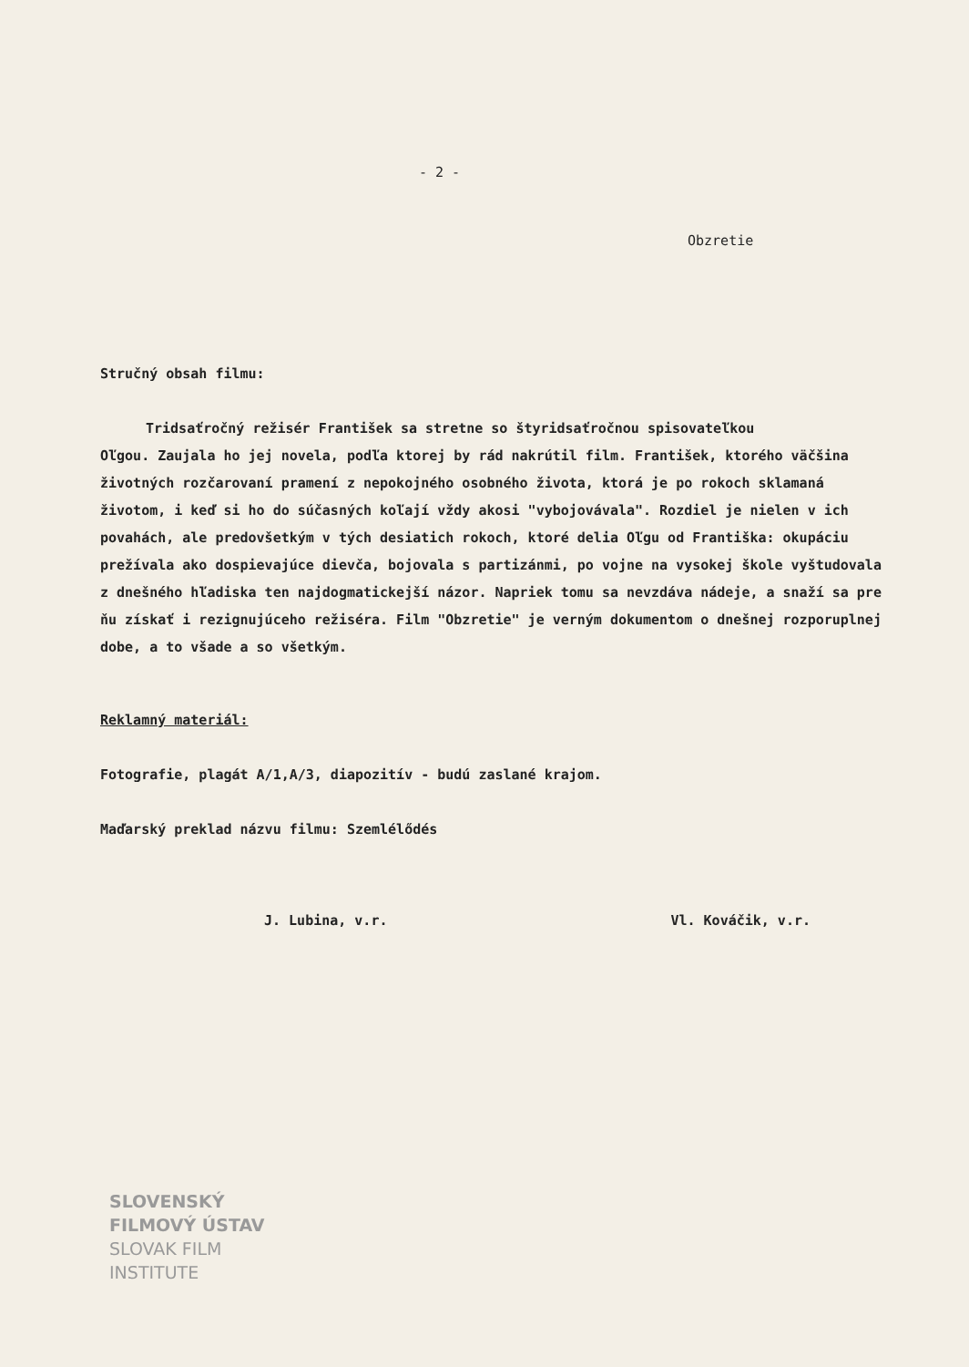- 2 -
Obzretie
Stručný obsah filmu:
Tridsaťročný režisér František sa stretne so štyridsaťročnou spisovateľkou
Oľgou. Zaujala ho jej novela, podľa ktorej by rád nakrútil film. František, ktorého väčšina životných rozčarovaní pramení z nepokojného osobného života, ktorá je po rokoch sklamaná životom, i keď si ho do súčasných koľají vždy akosi "vybojovávala". Rozdiel je nielen v ich povahách, ale predovšetkým v tých desiatich rokoch, ktoré delia Oľgu od Františka: okupáciu prežívala ako dospievajúce dievča, bojovala s partizánmi, po vojne na vysokej škole vyštudovala z dnešného hľadiska ten najdogmatickejší názor. Napriek tomu sa nevzdáva nádeje, a snaží sa pre ňu získať i rezignujúceho režiséra. Film "Obzretie" je verným dokumentom o dnešnej rozporuplnej dobe, a to všade a so všetkým.
Reklamný materiál:
Fotografie, plagát A/1,A/3, diapozitív - budú zaslané krajom.
Maďarský preklad názvu filmu: Szemlélődés
J. Lubina, v.r. Vl. Kováčik, v.r.
SLOVENSKÝ
FILMOVÝ ÚSTAV
SLOVAK FILM
INSTITUTE